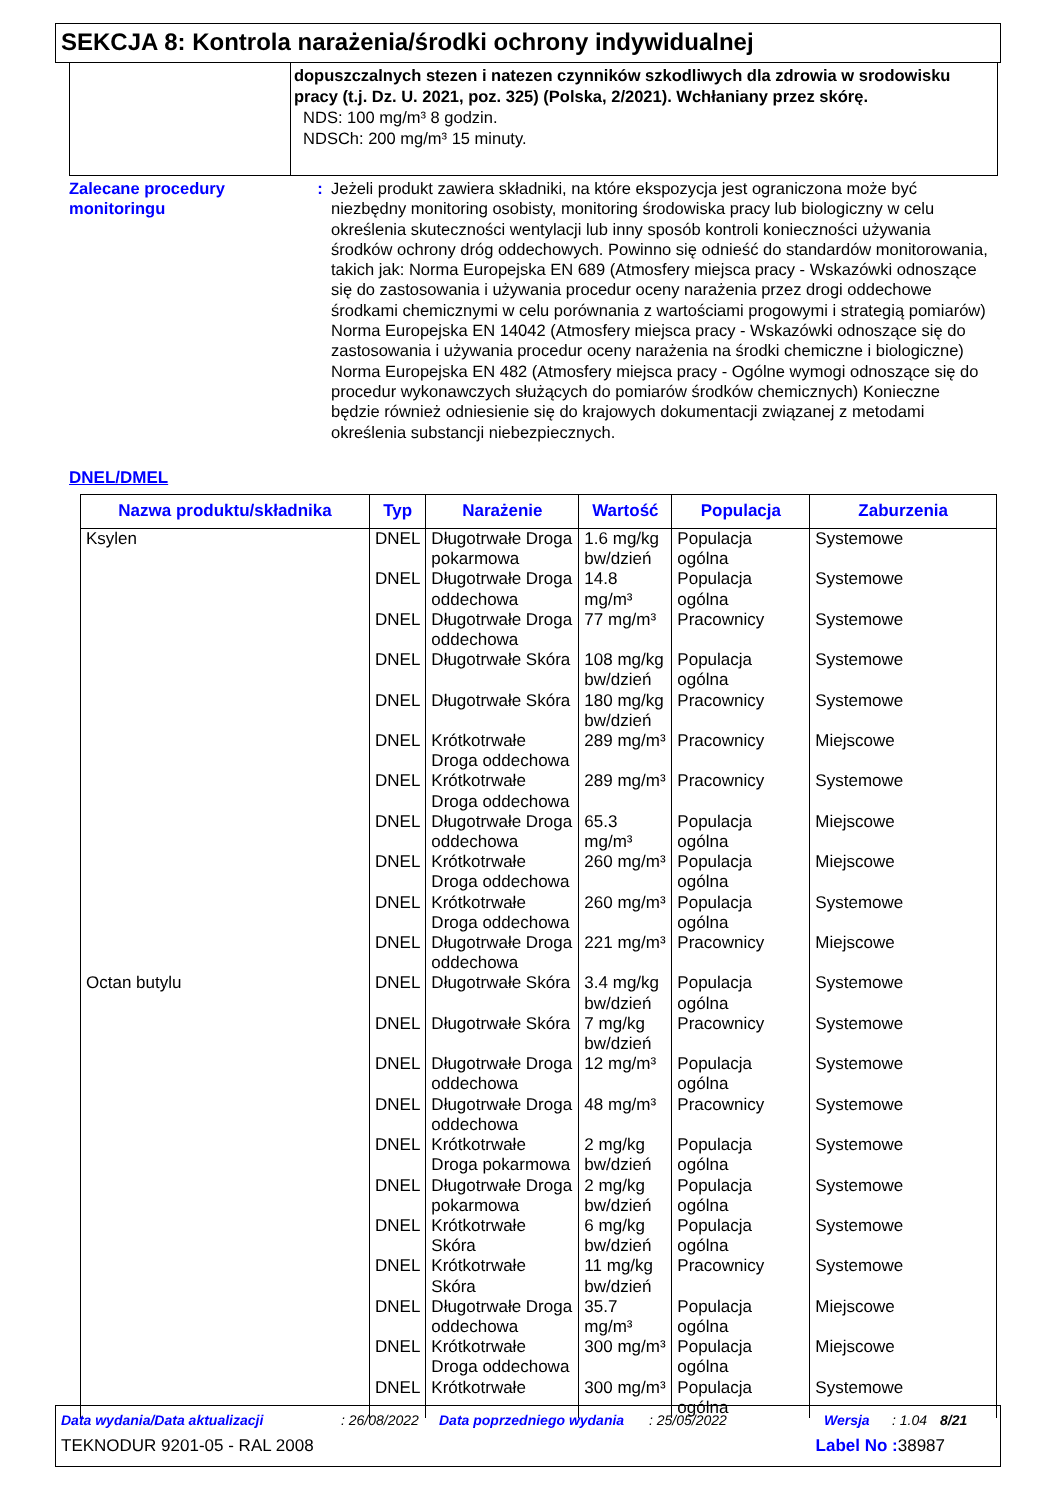SEKCJA 8: Kontrola narażenia/środki ochrony indywidualnej
dopuszczalnych stezen i natezen czynników szkodliwych dla zdrowia w srodowisku pracy (t.j. Dz. U. 2021, poz. 325) (Polska, 2/2021). Wchłaniany przez skórę.
NDS: 100 mg/m³ 8 godzin.
NDSCh: 200 mg/m³ 15 minuty.
Zalecane procedury monitoringu
: Jeżeli produkt zawiera składniki, na które ekspozycja jest ograniczona może być niezbędny monitoring osobisty, monitoring środowiska pracy lub biologiczny w celu określenia skuteczności wentylacji lub inny sposób kontroli konieczności używania środków ochrony dróg oddechowych. Powinno się odnieść do standardów monitorowania, takich jak: Norma Europejska EN 689 (Atmosfery miejsca pracy - Wskazówki odnoszące się do zastosowania i używania procedur oceny narażenia przez drogi oddechowe środkami chemicznymi w celu porównania z wartościami progowymi i strategią pomiarów) Norma Europejska EN 14042 (Atmosfery miejsca pracy - Wskazówki odnoszące się do zastosowania i używania procedur oceny narażenia na środki chemiczne i biologiczne) Norma Europejska EN 482 (Atmosfery miejsca pracy - Ogólne wymogi odnoszące się do procedur wykonawczych służących do pomiarów środków chemicznych) Konieczne będzie również odniesienie się do krajowych dokumentacji związanej z metodami określenia substancji niebezpiecznych.
DNEL/DMEL
| Nazwa produktu/składnika | Typ | Narażenie | Wartość | Populacja | Zaburzenia |
| --- | --- | --- | --- | --- | --- |
| Ksylen | DNEL | Długotrwałe Droga pokarmowa | 1.6 mg/kg bw/dzień | Populacja ogólna | Systemowe |
| | DNEL | Długotrwałe Droga oddechowa | 14.8 mg/m³ | Populacja ogólna | Systemowe |
| | DNEL | Długotrwałe Droga oddechowa | 77 mg/m³ | Pracownicy | Systemowe |
| | DNEL | Długotrwałe Skóra | 108 mg/kg bw/dzień | Populacja ogólna | Systemowe |
| | DNEL | Długotrwałe Skóra | 180 mg/kg bw/dzień | Pracownicy | Systemowe |
| | DNEL | Krótkotrwałe Droga oddechowa | 289 mg/m³ | Pracownicy | Miejscowe |
| | DNEL | Krótkotrwałe Droga oddechowa | 289 mg/m³ | Pracownicy | Systemowe |
| | DNEL | Długotrwałe Droga oddechowa | 65.3 mg/m³ | Populacja ogólna | Miejscowe |
| | DNEL | Krótkotrwałe Droga oddechowa | 260 mg/m³ | Populacja ogólna | Miejscowe |
| | DNEL | Krótkotrwałe Droga oddechowa | 260 mg/m³ | Populacja ogólna | Systemowe |
| | DNEL | Długotrwałe Droga oddechowa | 221 mg/m³ | Pracownicy | Miejscowe |
| Octan butylu | DNEL | Długotrwałe Skóra | 3.4 mg/kg bw/dzień | Populacja ogólna | Systemowe |
| | DNEL | Długotrwałe Skóra | 7 mg/kg bw/dzień | Pracownicy | Systemowe |
| | DNEL | Długotrwałe Droga oddechowa | 12 mg/m³ | Populacja ogólna | Systemowe |
| | DNEL | Długotrwałe Droga oddechowa | 48 mg/m³ | Pracownicy | Systemowe |
| | DNEL | Krótkotrwałe Droga pokarmowa | 2 mg/kg bw/dzień | Populacja ogólna | Systemowe |
| | DNEL | Długotrwałe Droga pokarmowa | 2 mg/kg bw/dzień | Populacja ogólna | Systemowe |
| | DNEL | Krótkotrwałe Skóra | 6 mg/kg bw/dzień | Populacja ogólna | Systemowe |
| | DNEL | Krótkotrwałe Skóra | 11 mg/kg bw/dzień | Pracownicy | Systemowe |
| | DNEL | Długotrwałe Droga oddechowa | 35.7 mg/m³ | Populacja ogólna | Miejscowe |
| | DNEL | Krótkotrwałe Droga oddechowa | 300 mg/m³ | Populacja ogólna | Miejscowe |
| | DNEL | Krótkotrwałe | 300 mg/m³ | Populacja ogólna | Systemowe |
Data wydania/Data aktualizacji: 26/08/2022 Data poprzedniego wydania: 25/05/2022 Wersja: 1.04 8/21
TEKNODUR 9201-05 - RAL 2008 Label No : 38987